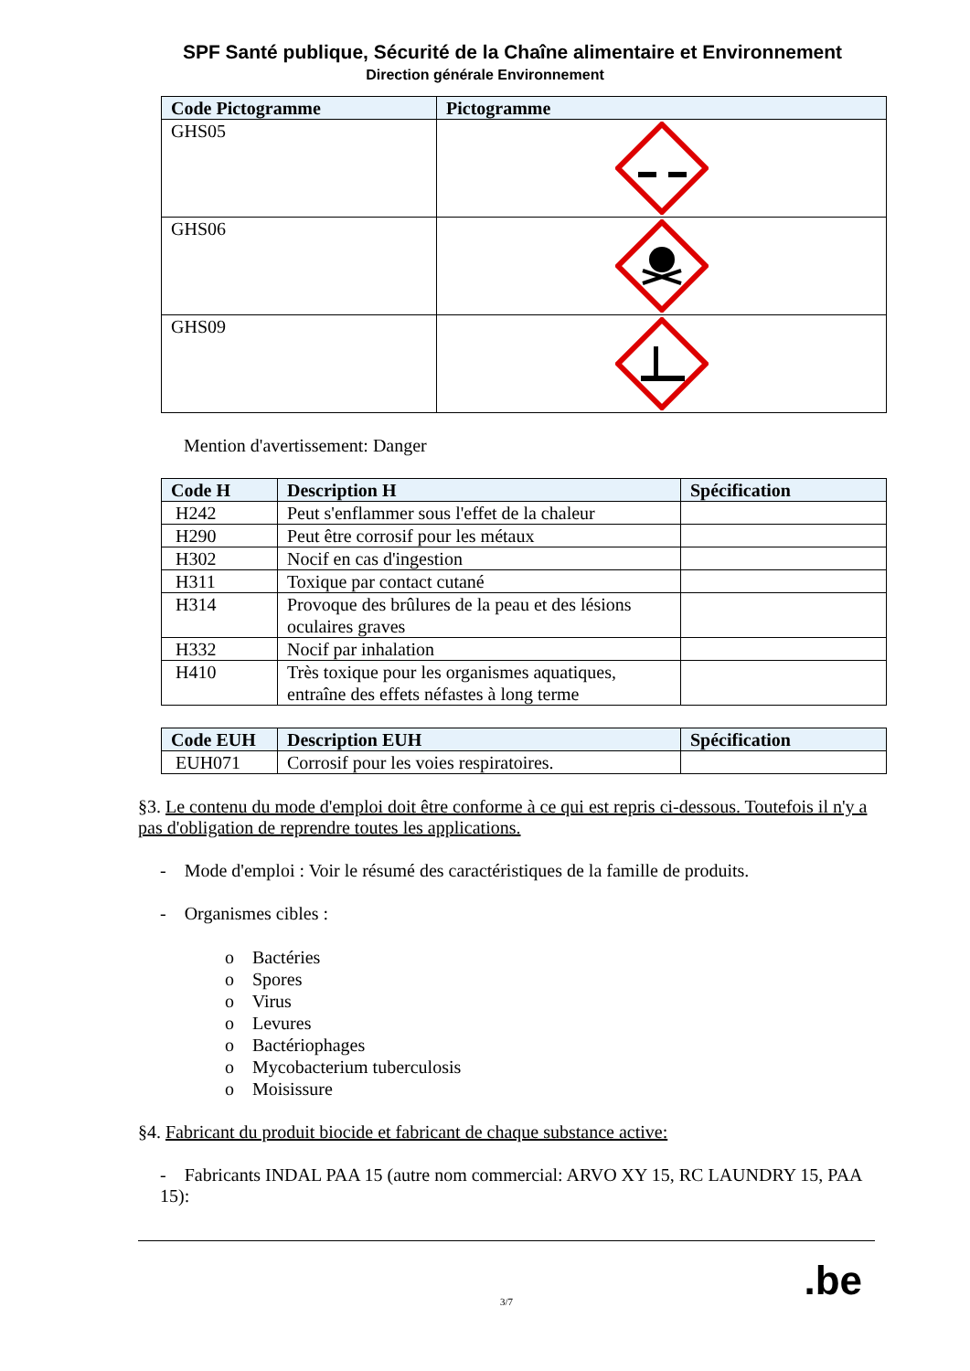SPF Santé publique, Sécurité de la Chaîne alimentaire et Environnement
Direction générale Environnement
| Code Pictogramme | Pictogramme |
| --- | --- |
| GHS05 | |
| GHS06 | |
| GHS09 | |
Mention d'avertissement: Danger
| Code H | Description H | Spécification |
| --- | --- | --- |
| H242 | Peut s'enflammer sous l'effet de la chaleur | |
| H290 | Peut être corrosif pour les métaux | |
| H302 | Nocif en cas d'ingestion | |
| H311 | Toxique par contact cutané | |
| H314 | Provoque des brûlures de la peau et des lésions oculaires graves | |
| H332 | Nocif par inhalation | |
| H410 | Très toxique pour les organismes aquatiques, entraîne des effets néfastes à long terme | |
| Code EUH | Description EUH | Spécification |
| --- | --- | --- |
| EUH071 | Corrosif pour les voies respiratoires. | |
§3. Le contenu du mode d'emploi doit être conforme à ce qui est repris ci-dessous. Toutefois il n'y a pas d'obligation de reprendre toutes les applications.
- Mode d'emploi : Voir le résumé des caractéristiques de la famille de produits.
- Organismes cibles :
o Bactéries
o Spores
o Virus
o Levures
o Bactériophages
o Mycobacterium tuberculosis
o Moisissure
§4. Fabricant du produit biocide et fabricant de chaque substance active:
- Fabricants INDAL PAA 15 (autre nom commercial: ARVO XY 15, RC LAUNDRY 15, PAA 15):
3/7
.be